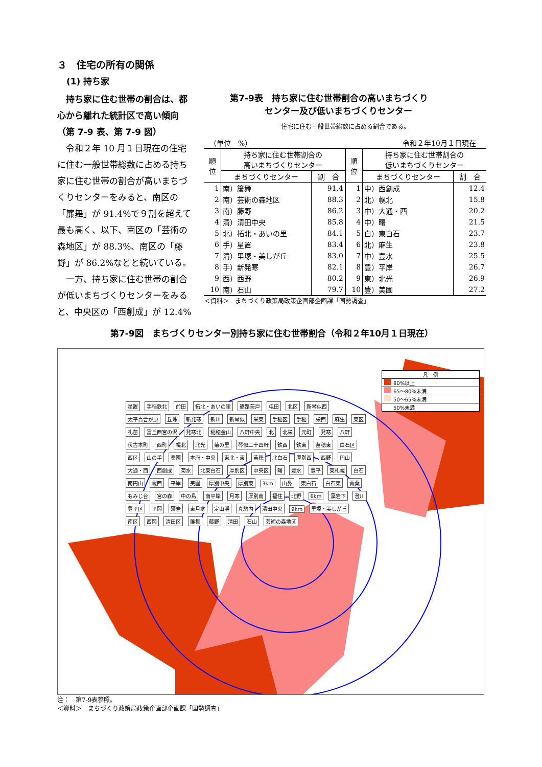３　住宅の所有の関係
(1) 持ち家
持ち家に住む世帯の割合は、都心から離れた統計区で高い傾向（第 7-9 表、第 7-9 図）
令和２年 10 月１日現在の住宅に住む一般世帯総数に占める持ち家に住む世帯の割合が高いまちづくりセンターをみると、南区の「簾舞」が 91.4%で９割を超えて最も高く、以下、南区の「芸術の森地区」が 88.3%、南区の「藤野」が 86.2%などと続いている。
一方、持ち家に住む世帯の割合が低いまちづくりセンターをみると、中央区の「西創成」が 12.4%
第7-9表　持ち家に住む世帯割合の高いまちづくり
　　　　センター及び低いまちづくりセンター
住宅に住む一般世帯総数に占める割合である。
（単位　%） 令和２年10月１日現在
| 順 位 | 持ち家に住む世帯割合の 高いまちづくりセンター | | 順 位 | 持ち家に住む世帯割合の 低いまちづくりセンター | |
| --- | --- | --- | --- | --- | --- |
| | まちづくりセンター | 割 合 | | まちづくりセンター | 割 合 |
| 1 | 南）簾舞 | 91.4 | 1 | 中）西創成 | 12.4 |
| 2 | 南）芸術の森地区 | 88.3 | 2 | 北）幌北 | 15.8 |
| 3 | 南）藤野 | 86.2 | 3 | 中）大通・西 | 20.2 |
| 4 | 清）清田中央 | 85.8 | 4 | 中）曙 | 21.5 |
| 5 | 北）拓北・あいの里 | 84.1 | 5 | 白）東白石 | 23.7 |
| 6 | 手）星置 | 83.4 | 6 | 北）麻生 | 23.8 |
| 7 | 清）里塚・美しが丘 | 83.0 | 7 | 中）豊水 | 25.5 |
| 8 | 手）新発寒 | 82.1 | 8 | 豊）平岸 | 26.7 |
| 9 | 西）西野 | 80.2 | 9 | 東）北光 | 26.9 |
| 10 | 南）石山 | 79.7 | 10 | 豊）美園 | 27.2 |
＜資料＞　まちづくり政策局政策企画部企画課「国勢調査」
第7-9図　まちづくりセンター別持ち家に住む世帯割合（令和２年10月１日現在）
凡　例
80%以上
65～80%未満
50～65%未満
50%未満
星置 手稲鉄北 前田 拓北・あいの里 篠路茨戸 屯田 北区 新琴似西 太平百合が原 丘珠 新発寒 新川 新琴似 栄東 手稲区 手稲 栄西 麻生 東区 札苗 富丘西宮の沢 発寒北 稲穂金山 八軒中央 北 北栄 元町 発寒 八軒 伏古本町 西町 幌北 北光 菊の里 琴似二十四軒 鉄西 鉄東 苗穂東 白石区 西区 山の手 桑園 本府・中央 東北・東 苗穂 北白石 厚別西 西野 円山 大通・西 西創成 菊水 北東白石 厚別区 中央区 曙 豊水 豊平 東札幌 白石 南円山 幌西 平岸 美園 厚別中央 厚別東 3km 山鼻 東白石 白石東 青葉 もみじ台 宮の森 中の島 南平岸 月寒 厚別南 福住 北野 6km 藻岩下 澄川 豊平区 平岡 藻岩 東月寒 定山渓 真駒内 清田中央 9km 里塚・美しが丘 南区 西岡 清田区 簾舞 藤野 清田 石山 芸術の森地区
注：　第7-9表参照。
＜資料＞　まちづくり政策局政策企画部企画課「国勢調査」